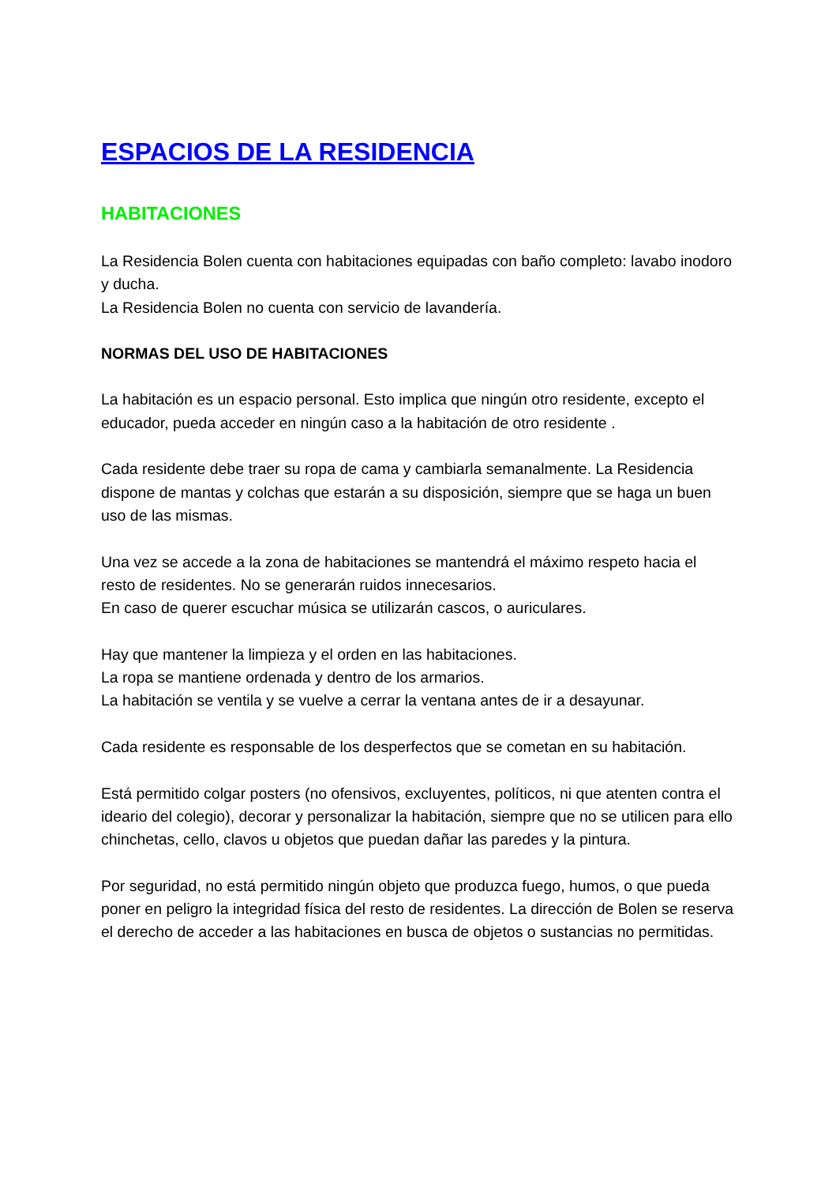ESPACIOS DE LA RESIDENCIA
HABITACIONES
La Residencia Bolen cuenta con habitaciones equipadas con baño completo: lavabo inodoro y ducha.
La Residencia Bolen no cuenta con servicio de lavandería.
NORMAS DEL USO DE HABITACIONES
La habitación es un espacio personal. Esto implica que ningún otro residente, excepto el educador, pueda acceder en ningún caso a la habitación de otro residente .
Cada residente debe traer su ropa de cama y cambiarla semanalmente. La Residencia dispone de mantas y colchas que estarán a su disposición, siempre que se haga un buen uso de las mismas.
Una vez se accede a la zona de habitaciones se mantendrá el máximo respeto hacia el resto de residentes. No se generarán ruidos innecesarios.
En caso de querer escuchar música se utilizarán cascos, o auriculares.
Hay que mantener la limpieza y el orden en las habitaciones.
La ropa se mantiene ordenada y dentro de los armarios.
La habitación se ventila y se vuelve a cerrar la ventana antes de ir a desayunar.
Cada residente es responsable de los desperfectos que se cometan en su habitación.
Está permitido colgar posters (no ofensivos, excluyentes, políticos, ni que atenten contra el ideario del colegio), decorar y personalizar la habitación, siempre que no se utilicen para ello chinchetas, cello, clavos u objetos que puedan dañar las paredes y la pintura.
Por seguridad, no está permitido ningún objeto que produzca fuego, humos, o que pueda poner en peligro la integridad física del resto de residentes. La dirección de Bolen se reserva el derecho de acceder a las habitaciones en busca de objetos o sustancias no permitidas.